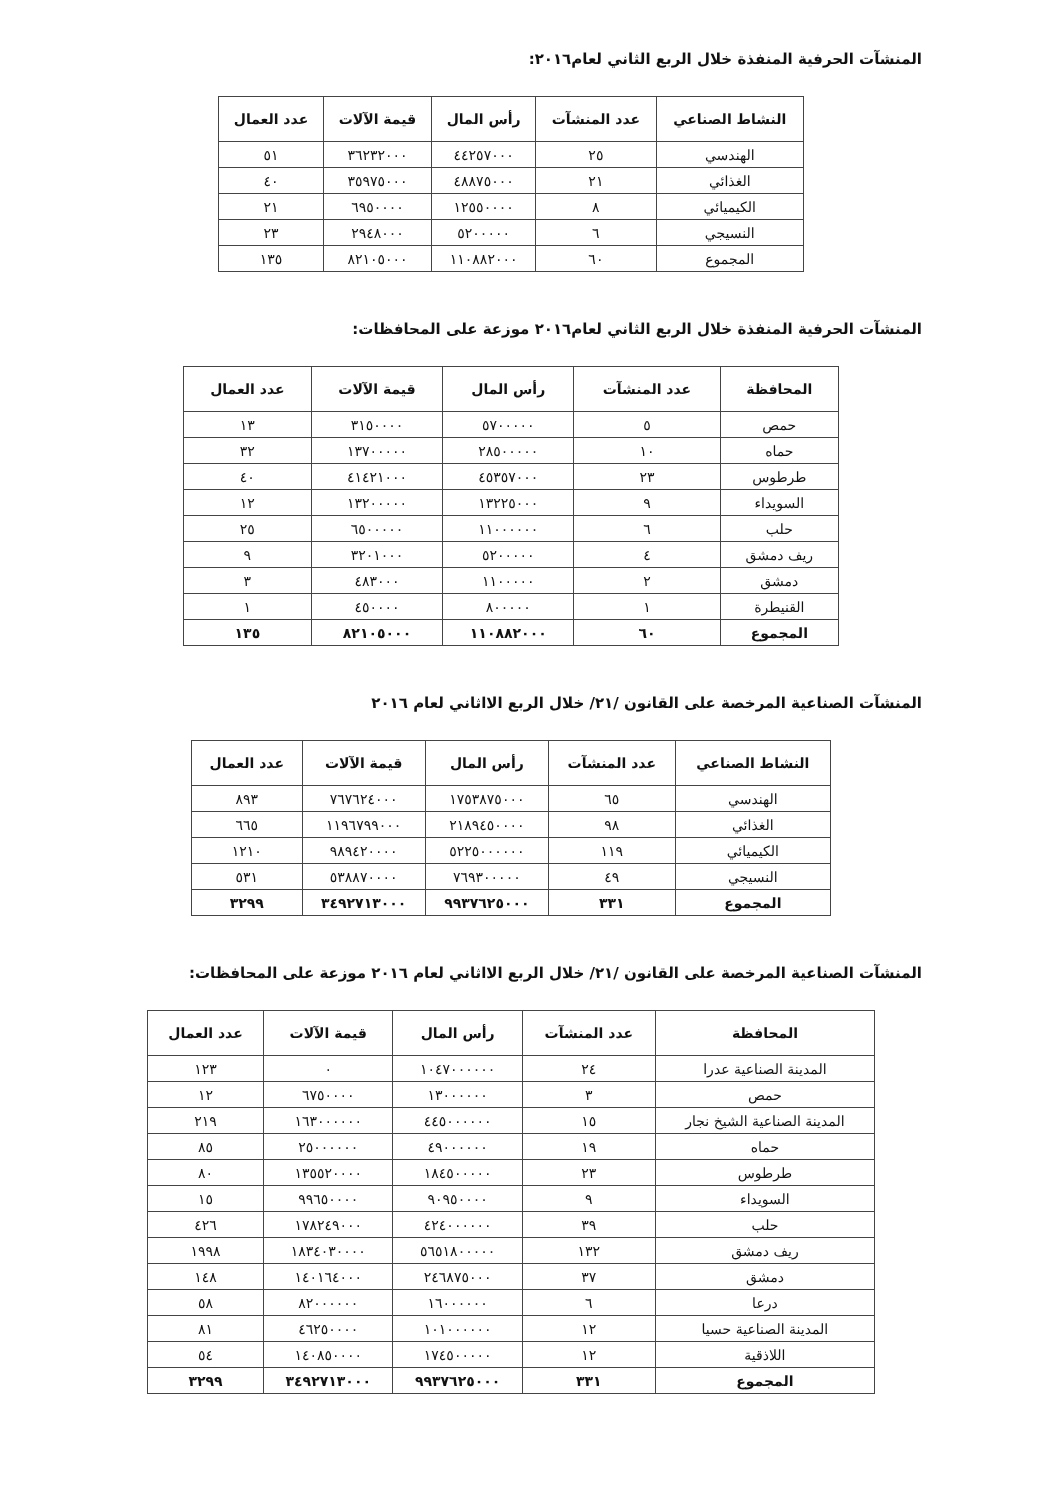المنشآت الحرفية المنفذة خلال الربع الثاني لعام٢٠١٦:
| النشاط الصناعي | عدد المنشآت | رأس المال | قيمة الآلات | عدد العمال |
| --- | --- | --- | --- | --- |
| الهندسي | ٢٥ | ٤٤٢٥٧٠٠٠ | ٣٦٢٣٢٠٠٠ | ٥١ |
| الغذائي | ٢١ | ٤٨٨٧٥٠٠٠ | ٣٥٩٧٥٠٠٠ | ٤٠ |
| الكيميائي | ٨ | ١٢٥٥٠٠٠٠ | ٦٩٥٠٠٠٠ | ٢١ |
| النسيجي | ٦ | ٥٢٠٠٠٠٠ | ٢٩٤٨٠٠٠ | ٢٣ |
| المجموع | ٦٠ | ١١٠٨٨٢٠٠٠ | ٨٢١٠٥٠٠٠ | ١٣٥ |
المنشآت الحرفية المنفذة خلال الربع الثاني لعام٢٠١٦ موزعة على المحافظات:
| المحافظة | عدد المنشآت | رأس المال | قيمة الآلات | عدد العمال |
| --- | --- | --- | --- | --- |
| حمص | ٥ | ٥٧٠٠٠٠٠ | ٣١٥٠٠٠٠ | ١٣ |
| حماه | ١٠ | ٢٨٥٠٠٠٠٠ | ١٣٧٠٠٠٠٠ | ٣٢ |
| طرطوس | ٢٣ | ٤٥٣٥٧٠٠٠ | ٤١٤٢١٠٠٠ | ٤٠ |
| السويداء | ٩ | ١٣٢٢٥٠٠٠ | ١٣٢٠٠٠٠٠ | ١٢ |
| حلب | ٦ | ١١٠٠٠٠٠٠ | ٦٥٠٠٠٠٠ | ٢٥ |
| ريف دمشق | ٤ | ٥٢٠٠٠٠٠ | ٣٢٠١٠٠٠ | ٩ |
| دمشق | ٢ | ١١٠٠٠٠٠ | ٤٨٣٠٠٠ | ٣ |
| القنيطرة | ١ | ٨٠٠٠٠٠ | ٤٥٠٠٠٠ | ١ |
| المجموع | ٦٠ | ١١٠٨٨٢٠٠٠ | ٨٢١٠٥٠٠٠ | ١٣٥ |
المنشآت الصناعية المرخصة على القانون /٢١/ خلال الربع الااثاني لعام ٢٠١٦
| النشاط الصناعي | عدد المنشآت | رأس المال | قيمة الآلات | عدد العمال |
| --- | --- | --- | --- | --- |
| الهندسي | ٦٥ | ١٧٥٣٨٧٥٠٠٠ | ٧٦٧٦٢٤٠٠٠ | ٨٩٣ |
| الغذائي | ٩٨ | ٢١٨٩٤٥٠٠٠٠ | ١١٩٦٧٩٩٠٠٠ | ٦٦٥ |
| الكيميائي | ١١٩ | ٥٢٢٥٠٠٠٠٠٠ | ٩٨٩٤٢٠٠٠٠ | ١٢١٠ |
| النسيجي | ٤٩ | ٧٦٩٣٠٠٠٠٠ | ٥٣٨٨٧٠٠٠٠ | ٥٣١ |
| المجموع | ٣٣١ | ٩٩٣٧٦٢٥٠٠٠ | ٣٤٩٢٧١٣٠٠٠ | ٣٢٩٩ |
المنشآت الصناعية المرخصة على القانون /٢١/ خلال الربع الااثاني لعام ٢٠١٦ موزعة على المحافظات:
| المحافظة | عدد المنشآت | رأس المال | قيمة الآلات | عدد العمال |
| --- | --- | --- | --- | --- |
| المدينة الصناعية عدرا | ٢٤ | ١٠٤٧٠٠٠٠٠٠ | ٠ | ١٢٣ |
| حمص | ٣ | ١٣٠٠٠٠٠٠ | ٦٧٥٠٠٠٠ | ١٢ |
| المدينة الصناعية الشيخ نجار | ١٥ | ٤٤٥٠٠٠٠٠٠ | ١٦٣٠٠٠٠٠٠ | ٢١٩ |
| حماه | ١٩ | ٤٩٠٠٠٠٠٠ | ٢٥٠٠٠٠٠٠ | ٨٥ |
| طرطوس | ٢٣ | ١٨٤٥٠٠٠٠٠ | ١٣٥٥٢٠٠٠٠ | ٨٠ |
| السويداء | ٩ | ٩٠٩٥٠٠٠٠ | ٩٩٦٥٠٠٠٠ | ١٥ |
| حلب | ٣٩ | ٤٢٤٠٠٠٠٠٠ | ١٧٨٢٤٩٠٠٠ | ٤٢٦ |
| ريف دمشق | ١٣٢ | ٥٦٥١٨٠٠٠٠٠ | ١٨٣٤٠٣٠٠٠٠ | ١٩٩٨ |
| دمشق | ٣٧ | ٢٤٦٨٧٥٠٠٠ | ١٤٠١٦٤٠٠٠ | ١٤٨ |
| درعا | ٦ | ١٦٠٠٠٠٠٠ | ٨٢٠٠٠٠٠٠ | ٥٨ |
| المدينة الصناعية حسيا | ١٢ | ١٠١٠٠٠٠٠٠ | ٤٦٢٥٠٠٠٠ | ٨١ |
| اللاذقية | ١٢ | ١٧٤٥٠٠٠٠٠ | ١٤٠٨٥٠٠٠٠ | ٥٤ |
| المجموع | ٣٣١ | ٩٩٣٧٦٢٥٠٠٠ | ٣٤٩٢٧١٣٠٠٠ | ٣٢٩٩ |